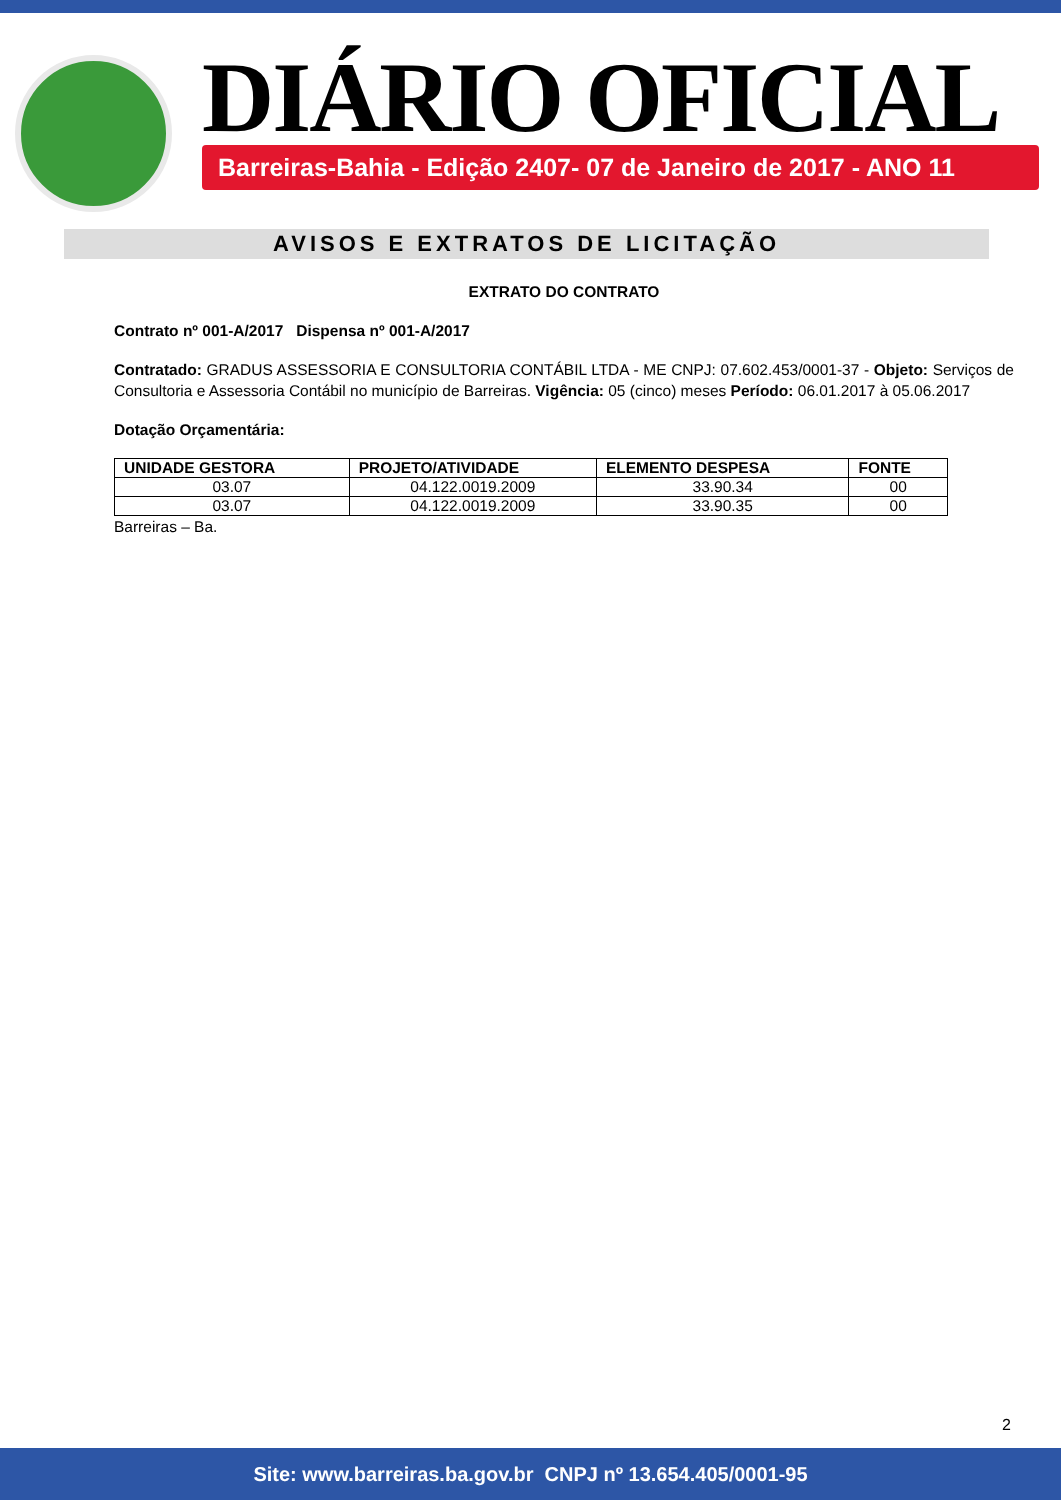DIÁRIO OFICIAL
Barreiras-Bahia - Edição 2407- 07 de Janeiro de 2017 - ANO 11
AVISOS E EXTRATOS DE LICITAÇÃO
EXTRATO DO CONTRATO
Contrato nº 001-A/2017 Dispensa nº 001-A/2017
Contratado: GRADUS ASSESSORIA E CONSULTORIA CONTÁBIL LTDA - ME CNPJ: 07.602.453/0001-37 - Objeto: Serviços de Consultoria e Assessoria Contábil no município de Barreiras. Vigência: 05 (cinco) meses Período: 06.01.2017 à 05.06.2017
Dotação Orçamentária:
| UNIDADE GESTORA | PROJETO/ATIVIDADE | ELEMENTO DESPESA | FONTE |
| --- | --- | --- | --- |
| 03.07 | 04.122.0019.2009 | 33.90.34 | 00 |
| 03.07 | 04.122.0019.2009 | 33.90.35 | 00 |
Barreiras – Ba.
2
Site: www.barreiras.ba.gov.br CNPJ nº 13.654.405/0001-95